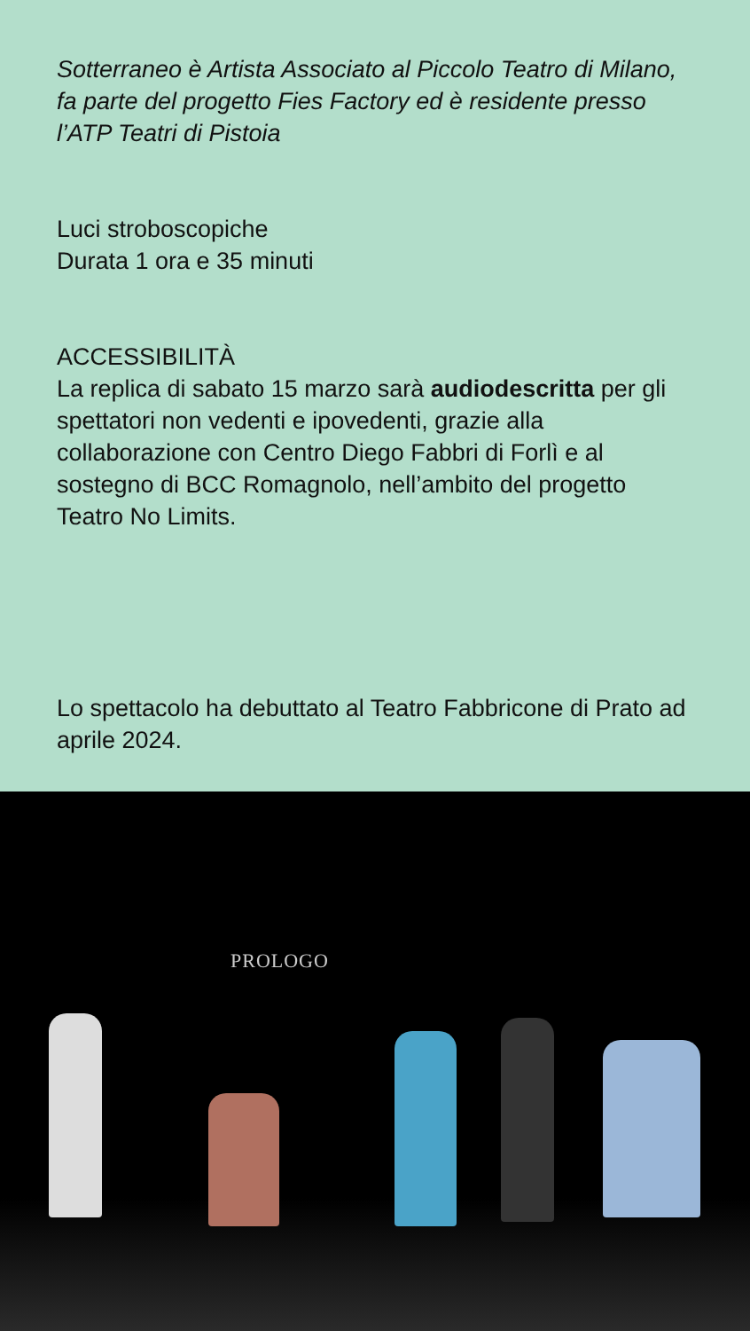Sotterraneo è Artista Associato al Piccolo Teatro di Milano, fa parte del progetto Fies Factory ed è residente presso l’ATP Teatri di Pistoia
Luci stroboscopiche
Durata 1 ora e 35 minuti
ACCESSIBILITÀ
La replica di sabato 15 marzo sarà audiodescritta per gli spettatori non vedenti e ipovedenti, grazie alla collaborazione con Centro Diego Fabbri di Forlì e al sostegno di BCC Romagnolo, nell’ambito del progetto Teatro No Limits.
Lo spettacolo ha debuttato al Teatro Fabbricone di Prato ad aprile 2024.
PROLOGO